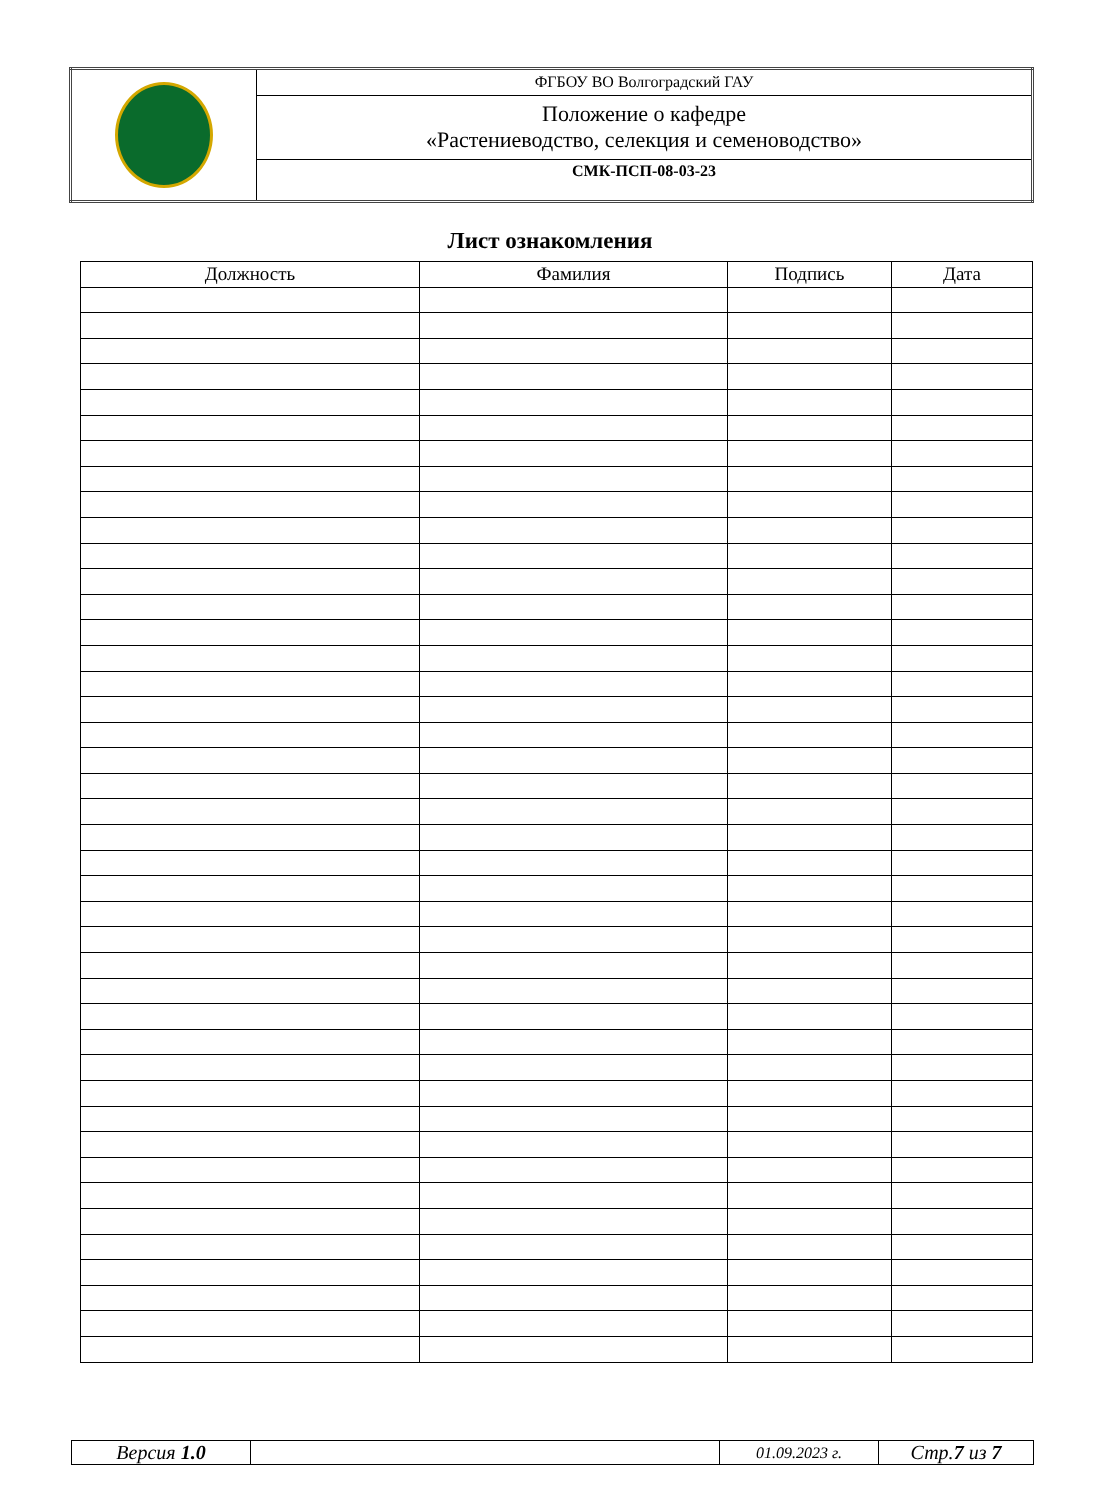| | ФГБОУ ВО Волгоградский ГАУ |
| | Положение о кафедре «Растениеводство, селекция и семеноводство» |
| | СМК-ПСП-08-03-23 |
Лист ознакомления
| Должность | Фамилия | Подпись | Дата |
| --- | --- | --- | --- |
| Версия 1.0 | | 01.09.2023 г. | Стр. 7 из 7 |